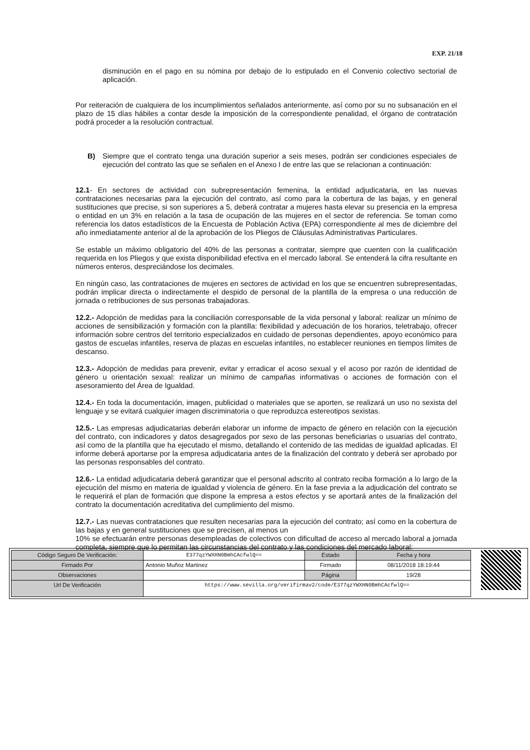EXP. 21/18
disminución en el pago en su nómina por debajo de lo estipulado en el Convenio colectivo sectorial de aplicación.
Por reiteración de cualquiera de los incumplimientos señalados anteriormente, así como por su no subsanación en el plazo de 15 días hábiles a contar desde la imposición de la correspondiente penalidad, el órgano de contratación podrá proceder a la resolución contractual.
B) Siempre que el contrato tenga una duración superior a seis meses, podrán ser condiciones especiales de ejecución del contrato las que se señalen en el Anexo I de entre las que se relacionan a continuación:
12.1- En sectores de actividad con subrepresentación femenina, la entidad adjudicataria, en las nuevas contrataciones necesarias para la ejecución del contrato, así como para la cobertura de las bajas, y en general sustituciones que precise, si son superiores a 5, deberá contratar a mujeres hasta elevar su presencia en la empresa o entidad en un 3% en relación a la tasa de ocupación de las mujeres en el sector de referencia. Se toman como referencia los datos estadísticos de la Encuesta de Población Activa (EPA) correspondiente al mes de diciembre del año inmediatamente anterior al de la aprobación de los Pliegos de Cláusulas Administrativas Particulares.
Se estable un máximo obligatorio del 40% de las personas a contratar, siempre que cuenten con la cualificación requerida en los Pliegos y que exista disponibilidad efectiva en el mercado laboral. Se entenderá la cifra resultante en números enteros, despreciándose los decimales.
En ningún caso, las contrataciones de mujeres en sectores de actividad en los que se encuentren subrepresentadas, podrán implicar directa o indirectamente el despido de personal de la plantilla de la empresa o una reducción de jornada o retribuciones de sus personas trabajadoras.
12.2.- Adopción de medidas para la conciliación corresponsable de la vida personal y laboral: realizar un mínimo de acciones de sensibilización y formación con la plantilla: flexibilidad y adecuación de los horarios, teletrabajo, ofrecer información sobre centros del territorio especializados en cuidado de personas dependientes, apoyo económico para gastos de escuelas infantiles, reserva de plazas en escuelas infantiles, no establecer reuniones en tiempos límites de descanso.
12.3.- Adopción de medidas para prevenir, evitar y erradicar el acoso sexual y el acoso por razón de identidad de género u orientación sexual: realizar un mínimo de campañas informativas o acciones de formación con el asesoramiento del Área de Igualdad.
12.4.- En toda la documentación, imagen, publicidad o materiales que se aporten, se realizará un uso no sexista del lenguaje y se evitará cualquier imagen discriminatoria o que reproduzca estereotipos sexistas.
12.5.- Las empresas adjudicatarias deberán elaborar un informe de impacto de género en relación con la ejecución del contrato, con indicadores y datos desagregados por sexo de las personas beneficiarias o usuarias del contrato, así como de la plantilla que ha ejecutado el mismo, detallando el contenido de las medidas de igualdad aplicadas. El informe deberá aportarse por la empresa adjudicataria antes de la finalización del contrato y deberá ser aprobado por las personas responsables del contrato.
12.6.- La entidad adjudicataria deberá garantizar que el personal adscrito al contrato reciba formación a lo largo de la ejecución del mismo en materia de igualdad y violencia de género. En la fase previa a la adjudicación del contrato se le requerirá el plan de formación que dispone la empresa a estos efectos y se aportará antes de la finalización del contrato la documentación acreditativa del cumplimiento del mismo.
12.7.- Las nuevas contrataciones que resulten necesarias para la ejecución del contrato; así como en la cobertura de las bajas y en general sustituciones que se precisen, al menos un
10% se efectuarán entre personas desempleadas de colectivos con dificultad de acceso al mercado laboral a jornada completa, siempre que lo permitan las circunstancias del contrato y las condiciones del mercado laboral:
| Código Seguro De Verificación: | E377qzYWXHN0BmhCAcfwlQ== | Estado | Fecha y hora |
| Firmado Por | Antonio Muñoz Martinez | Firmado | 08/11/2018 18:19:44 |
| Observaciones | | Página | 19/28 |
| Url De Verificación | https://www.sevilla.org/verifirmav2/code/E377qzYWXHN0BmhCAcfwlQ== | | |